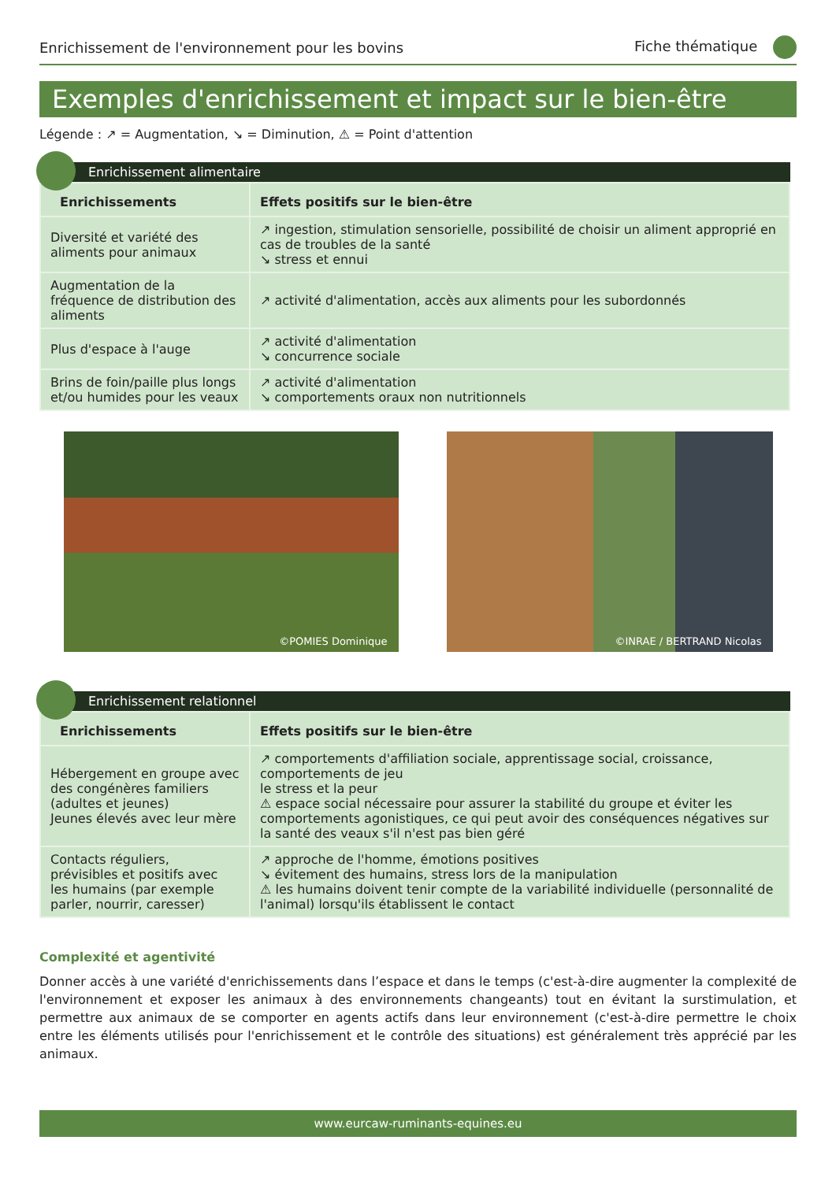Enrichissement de l'environnement pour les bovins Fiche thématique
Exemples d'enrichissement et impact sur le bien-être
Légende : ↗ = Augmentation, ↘ = Diminution, ⚠ = Point d'attention
Enrichissement alimentaire
| Enrichissements | Effets positifs sur le bien-être |
| --- | --- |
| Diversité et variété des aliments pour animaux | ↗ ingestion, stimulation sensorielle, possibilité de choisir un aliment approprié en cas de troubles de la santé ↘ stress et ennui |
| Augmentation de la fréquence de distribution des aliments | ↗ activité d'alimentation, accès aux aliments pour les subordonnés |
| Plus d'espace à l'auge | ↗ activité d'alimentation ↘ concurrence sociale |
| Brins de foin/paille plus longs et/ou humides pour les veaux | ↗ activité d'alimentation ↘ comportements oraux non nutritionnels |
©POMIES Dominique
©INRAE / BERTRAND Nicolas
Enrichissement relationnel
| Enrichissements | Effets positifs sur le bien-être |
| --- | --- |
| Hébergement en groupe avec des congénères familiers (adultes et jeunes) Jeunes élevés avec leur mère | ↗ comportements d'affiliation sociale, apprentissage social, croissance, comportements de jeu le stress et la peur ⚠ espace social nécessaire pour assurer la stabilité du groupe et éviter les comportements agonistiques, ce qui peut avoir des conséquences négatives sur la santé des veaux s'il n'est pas bien géré |
| Contacts réguliers, prévisibles et positifs avec les humains (par exemple parler, nourrir, caresser) | ↗ approche de l'homme, émotions positives ↘ évitement des humains, stress lors de la manipulation ⚠ les humains doivent tenir compte de la variabilité individuelle (personnalité de l'animal) lorsqu'ils établissent le contact |
Complexité et agentivité
Donner accès à une variété d'enrichissements dans l’espace et dans le temps (c'est-à-dire augmenter la complexité de l'environnement et exposer les animaux à des environnements changeants) tout en évitant la surstimulation, et permettre aux animaux de se comporter en agents actifs dans leur environnement (c'est-à-dire permettre le choix entre les éléments utilisés pour l'enrichissement et le contrôle des situations) est généralement très apprécié par les animaux.
www.eurcaw-ruminants-equines.eu